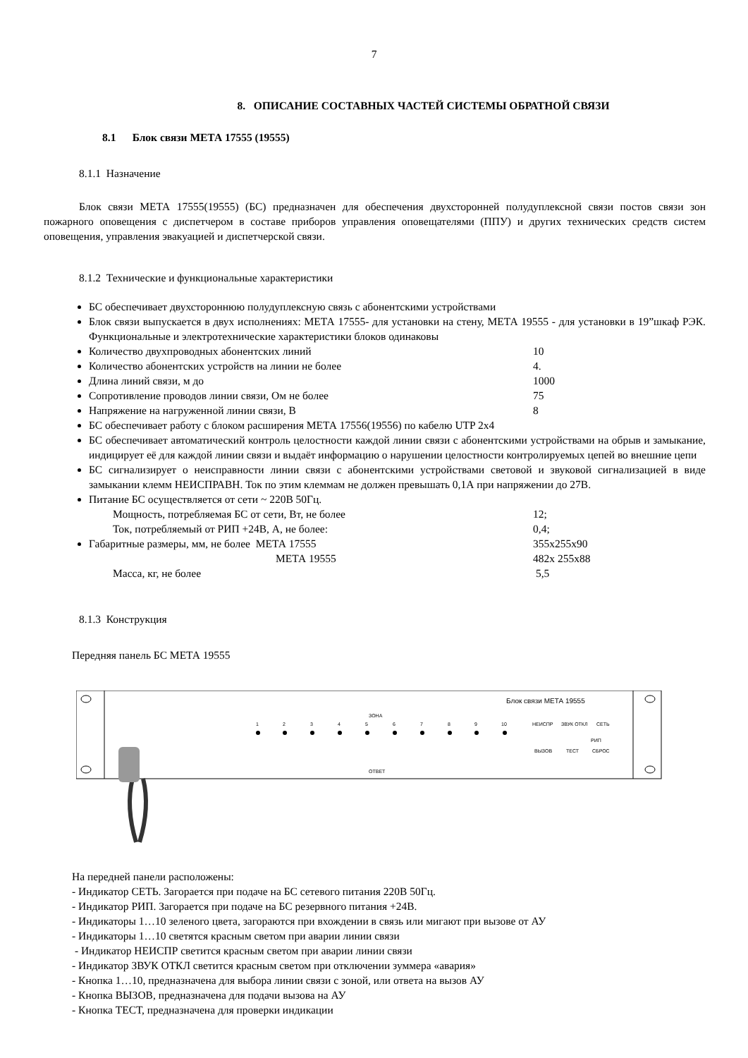7
8. ОПИСАНИЕ СОСТАВНЫХ ЧАСТЕЙ СИСТЕМЫ ОБРАТНОЙ СВЯЗИ
8.1 Блок связи МЕТА 17555 (19555)
8.1.1 Назначение
Блок связи МЕТА 17555(19555) (БС) предназначен для обеспечения двухсторонней полудуплексной связи постов связи зон пожарного оповещения с диспетчером в составе приборов управления оповещателями (ППУ) и других технических средств систем оповещения, управления эвакуацией и диспетчерской связи.
8.1.2 Технические и функциональные характеристики
БС обеспечивает двухстороннюю полудуплексную связь с абонентскими устройствами
Блок связи выпускается в двух исполнениях: МЕТА 17555- для установки на стену, МЕТА 19555 - для установки в 19”шкаф РЭК. Функциональные и электротехнические характеристики блоков одинаковы
Количество двухпроводных абонентских линий 10
Количество абонентских устройств на линии не более 4.
Длина линий связи, м до 1000
Сопротивление проводов линии связи, Ом не более 75
Напряжение на нагруженной линии связи, В 8
БС обеспечивает работу с блоком расширения МЕТА 17556(19556) по кабелю UTP 2x4
БС обеспечивает автоматический контроль целостности каждой линии связи с абонентскими устройствами на обрыв и замыкание, индицирует её для каждой линии связи и выдаёт информацию о нарушении целостности контролируемых цепей во внешние цепи
БС сигнализирует о неисправности линии связи с абонентскими устройствами световой и звуковой сигнализацией в виде замыкании клемм НЕИСПРАВН. Ток по этим клеммам не должен превышать 0,1А при напряжении до 27В.
Питание БС осуществляется от сети ~ 220В 50Гц.
Мощность, потребляемая БС от сети, Вт, не более 12;
Ток, потребляемый от РИП +24В, А, не более: 0,4;
Габаритные размеры, мм, не более МЕТА 17555 355x255x90
МЕТА 19555 482x 255x88
Масса, кг, не более 5,5
8.1.3 Конструкция
Передняя панель БС МЕТА 19555
Блок связи МЕТА 19555
ЗОНА
ОТВЕТ
1
2
3
4
5
6
7
8
9
10
НЕИСПР
ЗВУК ОТКЛ
СЕТЬ
РИП
ВЫЗОВ
ТЕСТ
СБРОС
На передней панели расположены:
- Индикатор СЕТЬ. Загорается при подаче на БС сетевого питания 220В 50Гц.
- Индикатор РИП. Загорается при подаче на БС резервного питания +24В.
- Индикаторы 1…10 зеленого цвета, загораются при вхождении в связь или мигают при вызове от АУ
- Индикаторы 1…10 светятся красным светом при аварии линии связи
- Индикатор НЕИСПР светится красным светом при аварии линии связи
- Индикатор ЗВУК ОТКЛ светится красным светом при отключении зуммера «авария»
- Кнопка 1…10, предназначена для выбора линии связи с зоной, или ответа на вызов АУ
- Кнопка ВЫЗОВ, предназначена для подачи вызова на АУ
- Кнопка ТЕСТ, предназначена для проверки индикации